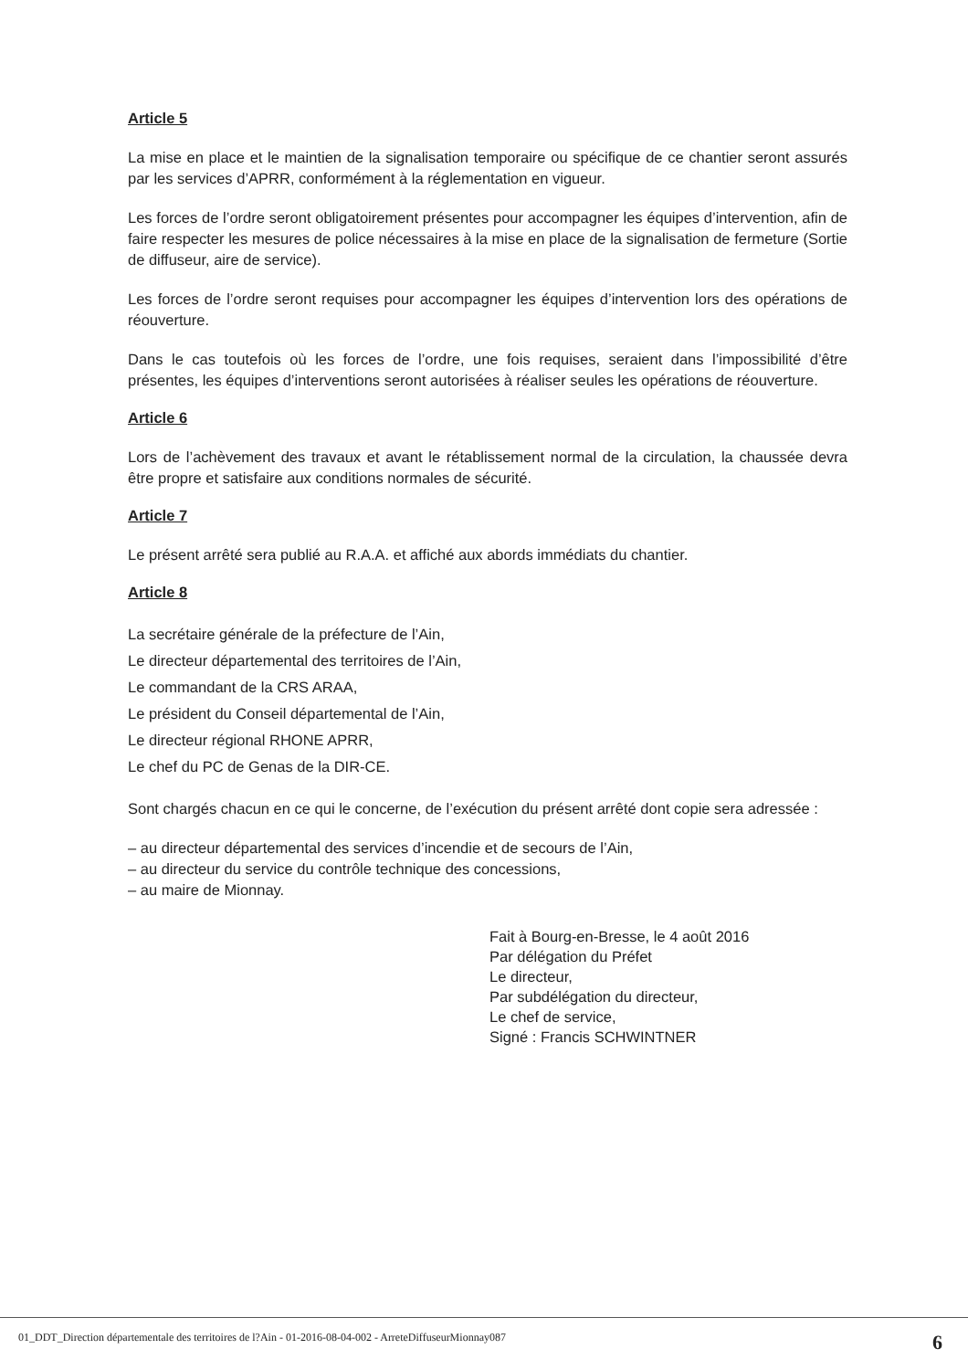Article 5
La mise en place et le maintien de la signalisation temporaire ou spécifique de ce chantier seront assurés par les services d’APRR, conformément à la réglementation en vigueur.
Les forces de l’ordre seront obligatoirement présentes pour accompagner les équipes d’intervention, afin de faire respecter les mesures de police nécessaires à la mise en place de la signalisation de fermeture (Sortie de diffuseur, aire de service).
Les forces de l’ordre seront requises pour accompagner les équipes d’intervention lors des opérations de réouverture.
Dans le cas toutefois où les forces de l’ordre, une fois requises, seraient dans l’impossibilité d’être présentes, les équipes d’interventions seront autorisées à réaliser seules les opérations de réouverture.
Article 6
Lors de l’achèvement des travaux et avant le rétablissement normal de la circulation, la chaussée devra être propre et satisfaire aux conditions normales de sécurité.
Article 7
Le présent arrêté sera publié au R.A.A. et affiché aux abords immédiats du chantier.
Article 8
La secrétaire générale de la préfecture de l’Ain,
Le directeur départemental des territoires de l’Ain,
Le commandant de la CRS ARAA,
Le président du Conseil départemental de l’Ain,
Le directeur régional RHONE APRR,
Le chef du PC de Genas de la DIR-CE.
Sont chargés chacun en ce qui le concerne, de l’exécution du présent arrêté dont copie sera adressée :
– au directeur départemental des services d’incendie et de secours de l’Ain,
– au directeur du service du contrôle technique des concessions,
– au maire de Mionnay.
Fait à Bourg-en-Bresse, le 4 août 2016
Par délégation du Préfet
Le directeur,
Par subdélégation du directeur,
Le chef de service,
Signé : Francis SCHWINTNER
01_DDT_Direction départementale des territoires de l?Ain - 01-2016-08-04-002 - ArreteDiffuseurMionnay087 6